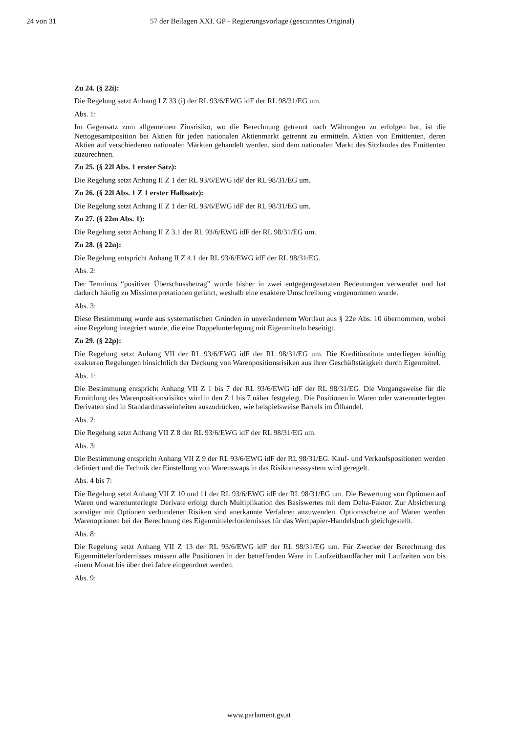24 von 31 57 der Beilagen XXI. GP - Regierungsvorlage (gescanntes Original)
Zu 24. (§ 22i):
Die Regelung setzt Anhang I Z 33 (i) der RL 93/6/EWG idF der RL 98/31/EG um.
Abs. 1:
Im Gegensatz zum allgemeinen Zinsrisiko, wo die Berechnung getrennt nach Währungen zu erfolgen hat, ist die Nettogesamtposition bei Aktien für jeden nationalen Aktienmarkt getrennt zu ermitteln. Aktien von Emittenten, deren Aktien auf verschiedenen nationalen Märkten gehandelt werden, sind dem nationalen Markt des Sitzlandes des Emittenten zuzurechnen.
Zu 25. (§ 22l Abs. 1 erster Satz):
Die Regelung setzt Anhang II Z 1 der RL 93/6/EWG idF der RL 98/31/EG um.
Zu 26. (§ 22l Abs. 1 Z 1 erster Halbsatz):
Die Regelung setzt Anhang II Z 1 der RL 93/6/EWG idF der RL 98/31/EG um.
Zu 27. (§ 22m Abs. 1):
Die Regelung setzt Anhang II Z 3.1 der RL 93/6/EWG idF der RL 98/31/EG um.
Zu 28. (§ 22n):
Die Regelung entspricht Anhang II Z 4.1 der RL 93/6/EWG idF der RL 98/31/EG.
Abs. 2:
Der Terminus “positiver Überschussbetrag” wurde bisher in zwei entgegengesetzten Bedeutungen verwendet und hat dadurch häufig zu Missinterpretationen geführt, weshalb eine exaktere Umschreibung vorgenommen wurde.
Abs. 3:
Diese Bestimmung wurde aus systematischen Gründen in unverändertem Wortlaut aus § 22e Abs. 10 übernommen, wobei eine Regelung integriert wurde, die eine Doppelunterlegung mit Eigenmitteln beseitigt.
Zu 29. (§ 22p):
Die Regelung setzt Anhang VII der RL 93/6/EWG idF der RL 98/31/EG um. Die Kreditinstitute unterliegen künftig exakteren Regelungen hinsichtlich der Deckung von Warenpositionsrisiken aus ihrer Geschäftstätigkeit durch Eigenmittel.
Abs. 1:
Die Bestimmung entspricht Anhang VII Z 1 bis 7 der RL 93/6/EWG idF der RL 98/31/EG. Die Vorgangsweise für die Ermittlung des Warenpositionsrisikos wird in den Z 1 bis 7 näher festgelegt. Die Positionen in Waren oder warenunterlegten Derivaten sind in Standardmasseinheiten auszudrücken, wie beispielsweise Barrels im Ölhandel.
Abs. 2:
Die Regelung setzt Anhang VII Z 8 der RL 93/6/EWG idF der RL 98/31/EG um.
Abs. 3:
Die Bestimmung entspricht Anhang VII Z 9 der RL 93/6/EWG idF der RL 98/31/EG. Kauf- und Verkaufspositionen werden definiert und die Technik der Einstellung von Warenswaps in das Risikomesssystem wird geregelt.
Abs. 4 bis 7:
Die Regelung setzt Anhang VII Z 10 und 11 der RL 93/6/EWG idF der RL 98/31/EG um. Die Bewertung von Optionen auf Waren und warenunterlegte Derivate erfolgt durch Multiplikation des Basiswertes mit dem Delta-Faktor. Zur Absicherung sonstiger mit Optionen verbundener Risiken sind anerkannte Verfahren anzuwenden. Optionsscheine auf Waren werden Warenoptionen bei der Berechnung des Eigenmittelerfordernisses für das Wertpapier-Handelsbuch gleichgestellt.
Abs. 8:
Die Regelung setzt Anhang VII Z 13 der RL 93/6/EWG idF der RL 98/31/EG um. Für Zwecke der Berechnung des Eigenmittelerfordernisses müssen alle Positionen in der betreffenden Ware in Laufzeitbandfächer mit Laufzeiten von bis einem Monat bis über drei Jahre eingeordnet werden.
Abs. 9:
www.parlament.gv.at